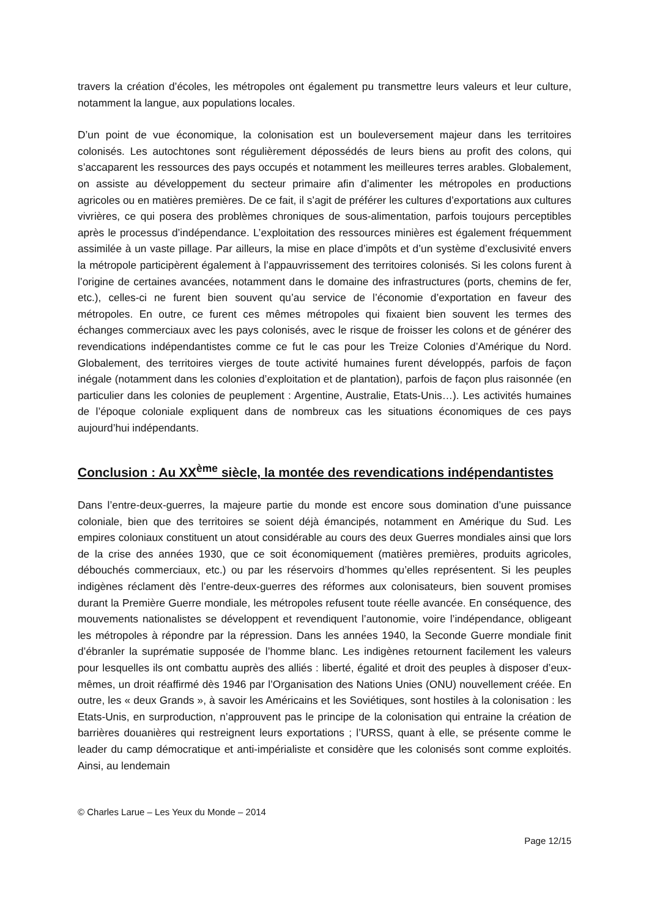travers la création d’écoles, les métropoles ont également pu transmettre leurs valeurs et leur culture, notamment la langue, aux populations locales.
D’un point de vue économique, la colonisation est un bouleversement majeur dans les territoires colonisés. Les autochtones sont régulièrement dépossédés de leurs biens au profit des colons, qui s’accaparent les ressources des pays occupés et notamment les meilleures terres arables. Globalement, on assiste au développement du secteur primaire afin d’alimenter les métropoles en productions agricoles ou en matières premières. De ce fait, il s’agit de préférer les cultures d’exportations aux cultures vivrières, ce qui posera des problèmes chroniques de sous-alimentation, parfois toujours perceptibles après le processus d’indépendance. L’exploitation des ressources minières est également fréquemment assimilée à un vaste pillage. Par ailleurs, la mise en place d’impôts et d’un système d’exclusivité envers la métropole participèrent également à l’appauvrissement des territoires colonisés. Si les colons furent à l’origine de certaines avancées, notamment dans le domaine des infrastructures (ports, chemins de fer, etc.), celles-ci ne furent bien souvent qu’au service de l’économie d’exportation en faveur des métropoles. En outre, ce furent ces mêmes métropoles qui fixaient bien souvent les termes des échanges commerciaux avec les pays colonisés, avec le risque de froisser les colons et de générer des revendications indépendantistes comme ce fut le cas pour les Treize Colonies d’Amérique du Nord. Globalement, des territoires vierges de toute activité humaines furent développés, parfois de façon inégale (notamment dans les colonies d’exploitation et de plantation), parfois de façon plus raisonnée (en particulier dans les colonies de peuplement : Argentine, Australie, Etats-Unis…). Les activités humaines de l’époque coloniale expliquent dans de nombreux cas les situations économiques de ces pays aujourd’hui indépendants.
Conclusion : Au XX<sup>ème</sup> siècle, la montée des revendications indépendantistes
Dans l’entre-deux-guerres, la majeure partie du monde est encore sous domination d’une puissance coloniale, bien que des territoires se soient déjà émancipés, notamment en Amérique du Sud. Les empires coloniaux constituent un atout considérable au cours des deux Guerres mondiales ainsi que lors de la crise des années 1930, que ce soit économiquement (matières premières, produits agricoles, débouchés commerciaux, etc.) ou par les réservoirs d’hommes qu’elles représentent. Si les peuples indigènes réclament dès l’entre-deux-guerres des réformes aux colonisateurs, bien souvent promises durant la Première Guerre mondiale, les métropoles refusent toute réelle avancée. En conséquence, des mouvements nationalistes se développent et revendiquent l’autonomie, voire l’indépendance, obligeant les métropoles à répondre par la répression. Dans les années 1940, la Seconde Guerre mondiale finit d’ébranler la suprématie supposée de l’homme blanc. Les indigènes retournent facilement les valeurs pour lesquelles ils ont combattu auprès des alliés : liberté, égalité et droit des peuples à disposer d’eux-mêmes, un droit réaffirmé dès 1946 par l’Organisation des Nations Unies (ONU) nouvellement créée. En outre, les « deux Grands », à savoir les Américains et les Soviétiques, sont hostiles à la colonisation : les Etats-Unis, en surproduction, n’approuvent pas le principe de la colonisation qui entraine la création de barrières douanières qui restreignent leurs exportations ; l’URSS, quant à elle, se présente comme le leader du camp démocratique et anti-impérialiste et considère que les colonisés sont comme exploités. Ainsi, au lendemain
© Charles Larue – Les Yeux du Monde – 2014
Page 12/15